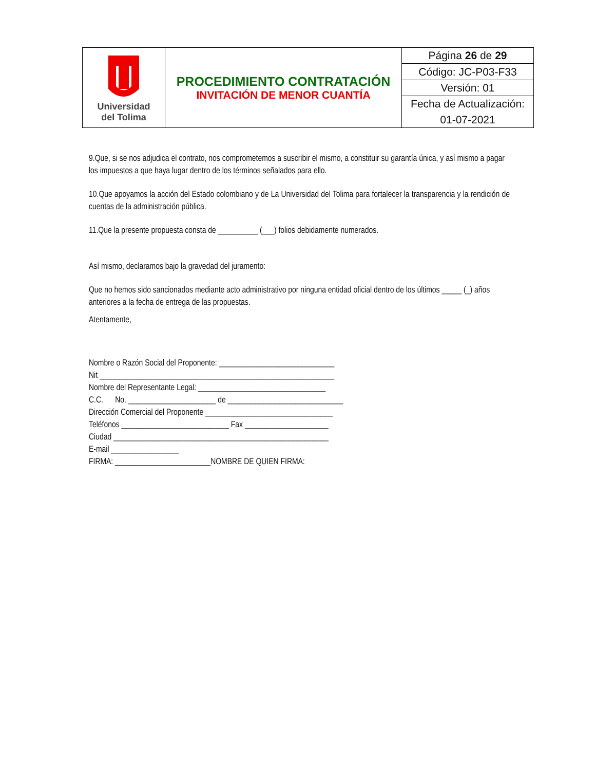| Universidad del Tolima | PROCEDIMIENTO CONTRATACIÓN INVITACIÓN DE MENOR CUANTÍA | Página 26 de 29 |
| | | Código: JC-P03-F33 |
| | | Versión: 01 |
| | | Fecha de Actualización: |
| | | 01-07-2021 |
9.Que, si se nos adjudica el contrato, nos comprometemos a suscribir el mismo, a constituir su garantía única, y así mismo a pagar los impuestos a que haya lugar dentro de los términos señalados para ello.
10.Que apoyamos la acción del Estado colombiano y de La Universidad del Tolima para fortalecer la transparencia y la rendición de cuentas de la administración pública.
11.Que la presente propuesta consta de __________ (___) folios debidamente numerados.
Así mismo, declaramos bajo la gravedad del juramento:
Que no hemos sido sancionados mediante acto administrativo por ninguna entidad oficial dentro de los últimos _____ (_) años anteriores a la fecha de entrega de las propuestas.
Atentamente,
Nombre o Razón Social del Proponente: _____________________________
Nit ___________________________________________________________
Nombre del Representante Legal: ________________________________
C.C. No. ______________________ de _____________________________
Dirección Comercial del Proponente ________________________________
Teléfonos ___________________________ Fax _____________________
Ciudad ______________________________________________________
E-mail _________________
FIRMA: ________________________NOMBRE DE QUIEN FIRMA: